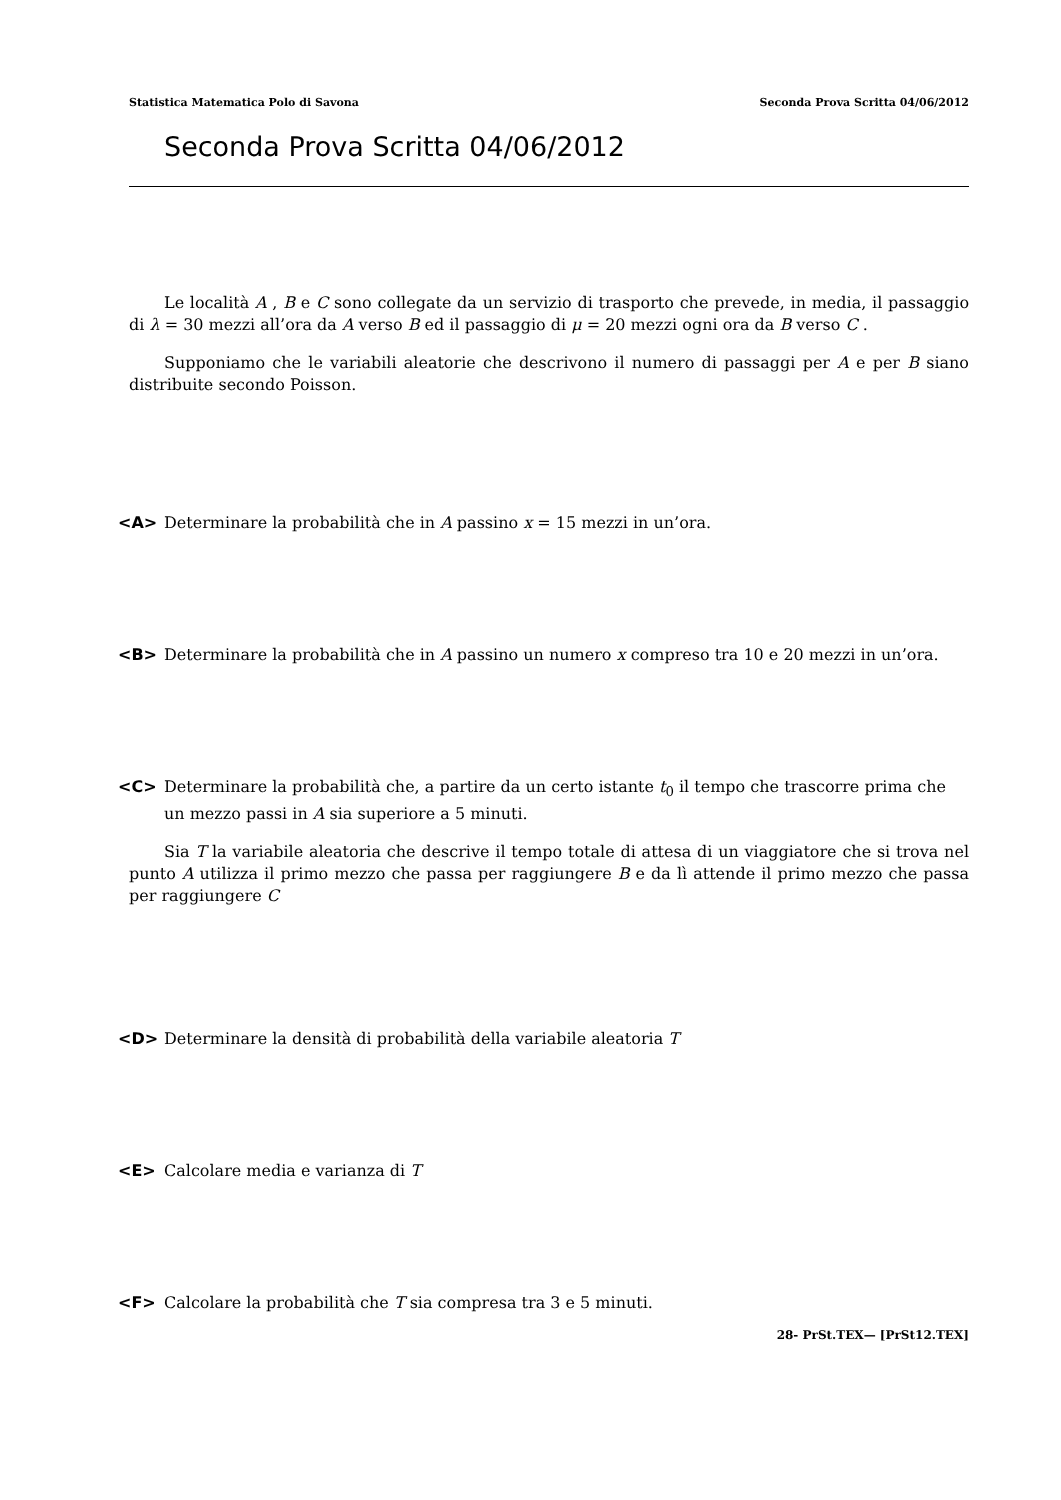Statistica Matematica Polo di Savona Seconda Prova Scritta 04/06/2012
Seconda Prova Scritta 04/06/2012
Le località A , B e C sono collegate da un servizio di trasporto che prevede, in media, il passaggio di λ = 30 mezzi all’ora da A verso B ed il passaggio di μ = 20 mezzi ogni ora da B verso C .
Supponiamo che le variabili aleatorie che descrivono il numero di passaggi per A e per B siano distribuite secondo Poisson.
<A> Determinare la probabilità che in A passino x = 15 mezzi in un’ora.
<B> Determinare la probabilità che in A passino un numero x compreso tra 10 e 20 mezzi in un’ora.
<C> Determinare la probabilità che, a partire da un certo istante t<sub>0</sub> il tempo che trascorre prima che un mezzo passi in A sia superiore a 5 minuti.
Sia T la variabile aleatoria che descrive il tempo totale di attesa di un viaggiatore che si trova nel punto A utilizza il primo mezzo che passa per raggiungere B e da lì attende il primo mezzo che passa per raggiungere C
<D> Determinare la densità di probabilità della variabile aleatoria T
<E> Calcolare media e varianza di T
<F> Calcolare la probabilità che T sia compresa tra 3 e 5 minuti.
28- PrSt.TEX— [PrSt12.TEX]